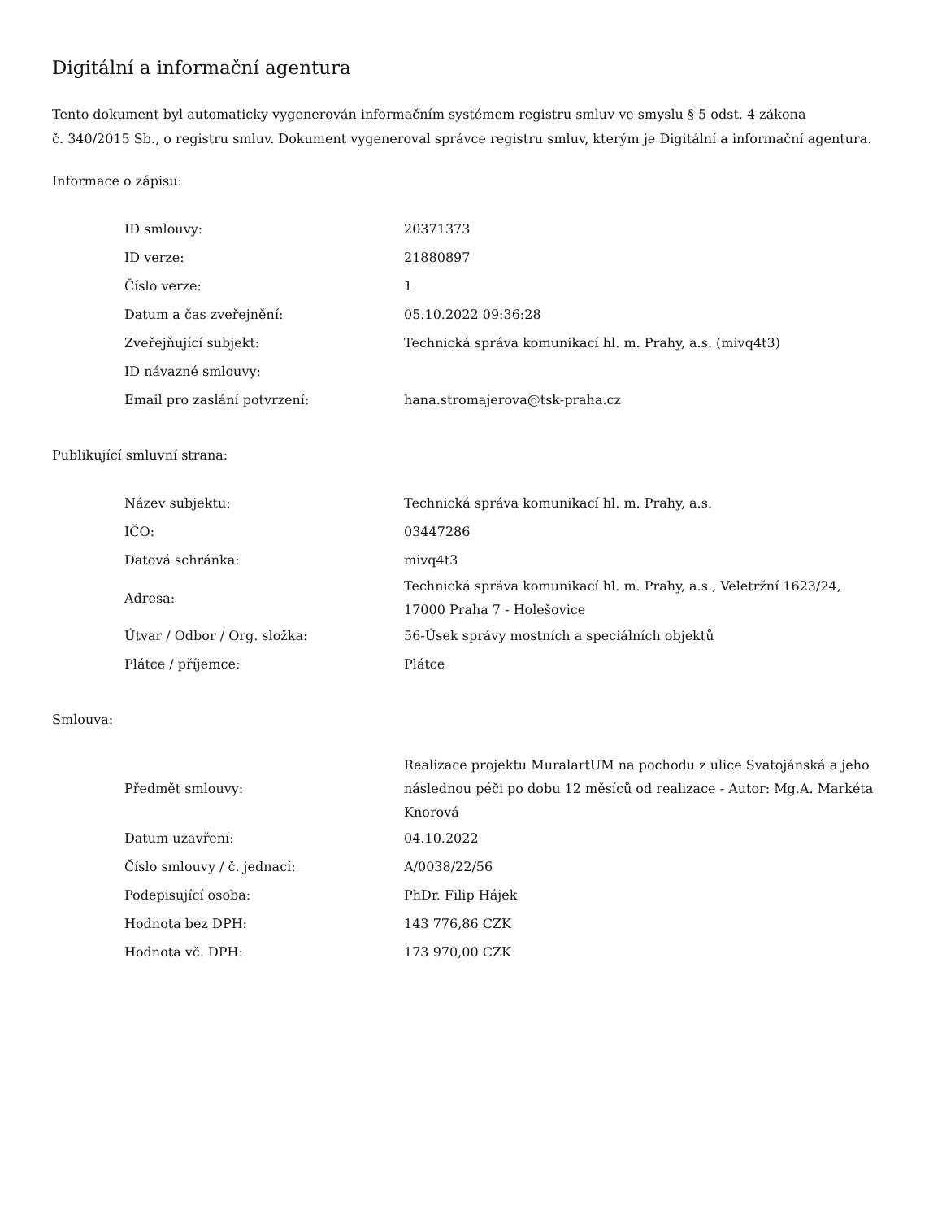Digitální a informační agentura
Tento dokument byl automaticky vygenerován informačním systémem registru smluv ve smyslu § 5 odst. 4 zákona
č. 340/2015 Sb., o registru smluv. Dokument vygeneroval správce registru smluv, kterým je Digitální a informační agentura.
Informace o zápisu:
| ID smlouvy: | 20371373 |
| ID verze: | 21880897 |
| Číslo verze: | 1 |
| Datum a čas zveřejnění: | 05.10.2022 09:36:28 |
| Zveřejňující subjekt: | Technická správa komunikací hl. m. Prahy, a.s. (mivq4t3) |
| ID návazné smlouvy: | |
| Email pro zaslání potvrzení: | hana.stromajerova@tsk-praha.cz |
Publikující smluvní strana:
| Název subjektu: | Technická správa komunikací hl. m. Prahy, a.s. |
| IČO: | 03447286 |
| Datová schránka: | mivq4t3 |
| Adresa: | Technická správa komunikací hl. m. Prahy, a.s., Veletržní 1623/24, 17000 Praha 7 - Holešovice |
| Útvar / Odbor / Org. složka: | 56-Úsek správy mostních a speciálních objektů |
| Plátce / příjemce: | Plátce |
Smlouva:
| Předmět smlouvy: | Realizace projektu MuralartUM na pochodu z ulice Svatojánská a jeho následnou péči po dobu 12 měsíců od realizace - Autor: Mg.A. Markéta Knorová |
| Datum uzavření: | 04.10.2022 |
| Číslo smlouvy / č. jednací: | A/0038/22/56 |
| Podepisující osoba: | PhDr. Filip Hájek |
| Hodnota bez DPH: | 143 776,86 CZK |
| Hodnota vč. DPH: | 173 970,00 CZK |